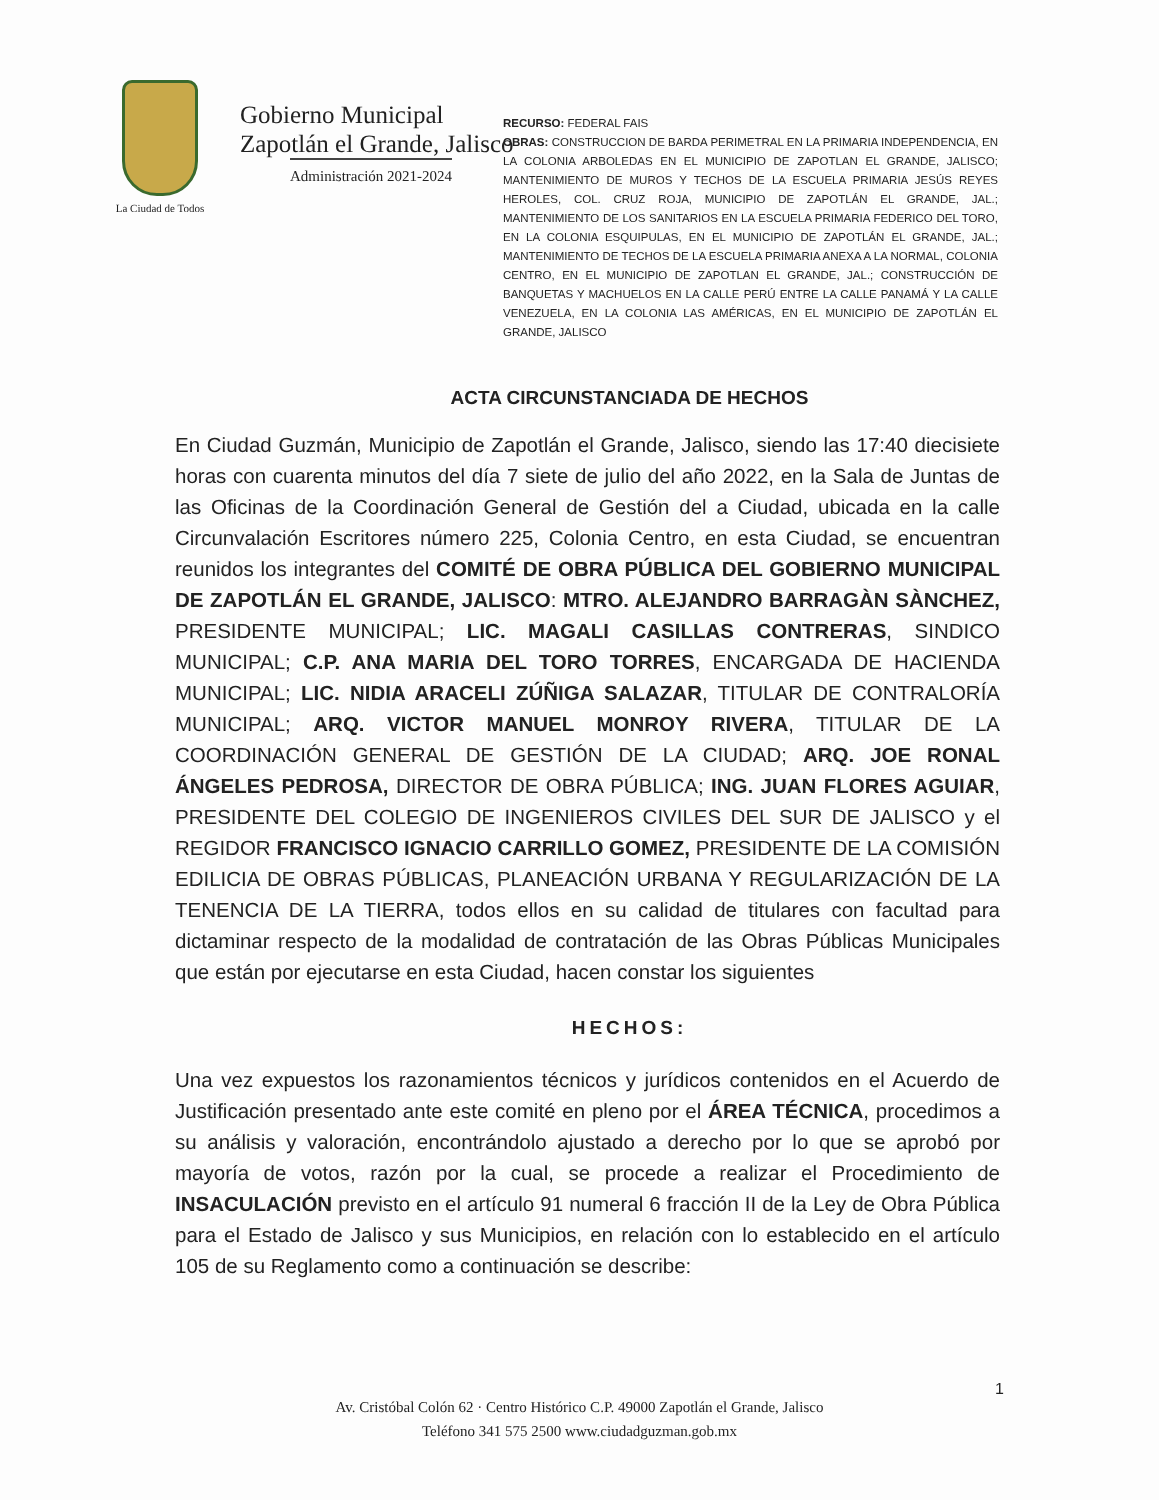La Ciudad de Todos
Gobierno Municipal
Zapotlán el Grande, Jalisco
Administración 2021-2024
RECURSO: FEDERAL FAIS
OBRAS: CONSTRUCCION DE BARDA PERIMETRAL EN LA PRIMARIA INDEPENDENCIA, EN LA COLONIA ARBOLEDAS EN EL MUNICIPIO DE ZAPOTLAN EL GRANDE, JALISCO; MANTENIMIENTO DE MUROS Y TECHOS DE LA ESCUELA PRIMARIA JESÚS REYES HEROLES, COL. CRUZ ROJA, MUNICIPIO DE ZAPOTLÁN EL GRANDE, JAL.; MANTENIMIENTO DE LOS SANITARIOS EN LA ESCUELA PRIMARIA FEDERICO DEL TORO, EN LA COLONIA ESQUIPULAS, EN EL MUNICIPIO DE ZAPOTLÁN EL GRANDE, JAL.; MANTENIMIENTO DE TECHOS DE LA ESCUELA PRIMARIA ANEXA A LA NORMAL, COLONIA CENTRO, EN EL MUNICIPIO DE ZAPOTLAN EL GRANDE, JAL.; CONSTRUCCIÓN DE BANQUETAS Y MACHUELOS EN LA CALLE PERÚ ENTRE LA CALLE PANAMÁ Y LA CALLE VENEZUELA, EN LA COLONIA LAS AMÉRICAS, EN EL MUNICIPIO DE ZAPOTLÁN EL GRANDE, JALISCO
ACTA CIRCUNSTANCIADA DE HECHOS
En Ciudad Guzmán, Municipio de Zapotlán el Grande, Jalisco, siendo las 17:40 diecisiete horas con cuarenta minutos del día 7 siete de julio del año 2022, en la Sala de Juntas de las Oficinas de la Coordinación General de Gestión del a Ciudad, ubicada en la calle Circunvalación Escritores número 225, Colonia Centro, en esta Ciudad, se encuentran reunidos los integrantes del COMITÉ DE OBRA PÚBLICA DEL GOBIERNO MUNICIPAL DE ZAPOTLÁN EL GRANDE, JALISCO: MTRO. ALEJANDRO BARRAGÀN SÀNCHEZ, PRESIDENTE MUNICIPAL; LIC. MAGALI CASILLAS CONTRERAS, SINDICO MUNICIPAL; C.P. ANA MARIA DEL TORO TORRES, ENCARGADA DE HACIENDA MUNICIPAL; LIC. NIDIA ARACELI ZÚÑIGA SALAZAR, TITULAR DE CONTRALORÍA MUNICIPAL; ARQ. VICTOR MANUEL MONROY RIVERA, TITULAR DE LA COORDINACIÓN GENERAL DE GESTIÓN DE LA CIUDAD; ARQ. JOE RONAL ÁNGELES PEDROSA, DIRECTOR DE OBRA PÚBLICA; ING. JUAN FLORES AGUIAR, PRESIDENTE DEL COLEGIO DE INGENIEROS CIVILES DEL SUR DE JALISCO y el REGIDOR FRANCISCO IGNACIO CARRILLO GOMEZ, PRESIDENTE DE LA COMISIÓN EDILICIA DE OBRAS PÚBLICAS, PLANEACIÓN URBANA Y REGULARIZACIÓN DE LA TENENCIA DE LA TIERRA, todos ellos en su calidad de titulares con facultad para dictaminar respecto de la modalidad de contratación de las Obras Públicas Municipales que están por ejecutarse en esta Ciudad, hacen constar los siguientes
HECHOS:
Una vez expuestos los razonamientos técnicos y jurídicos contenidos en el Acuerdo de Justificación presentado ante este comité en pleno por el ÁREA TÉCNICA, procedimos a su análisis y valoración, encontrándolo ajustado a derecho por lo que se aprobó por mayoría de votos, razón por la cual, se procede a realizar el Procedimiento de INSACULACIÓN previsto en el artículo 91 numeral 6 fracción II de la Ley de Obra Pública para el Estado de Jalisco y sus Municipios, en relación con lo establecido en el artículo 105 de su Reglamento como a continuación se describe:
1
Av. Cristóbal Colón 62 · Centro Histórico C.P. 49000 Zapotlán el Grande, Jalisco
Teléfono 341 575 2500 www.ciudadguzman.gob.mx